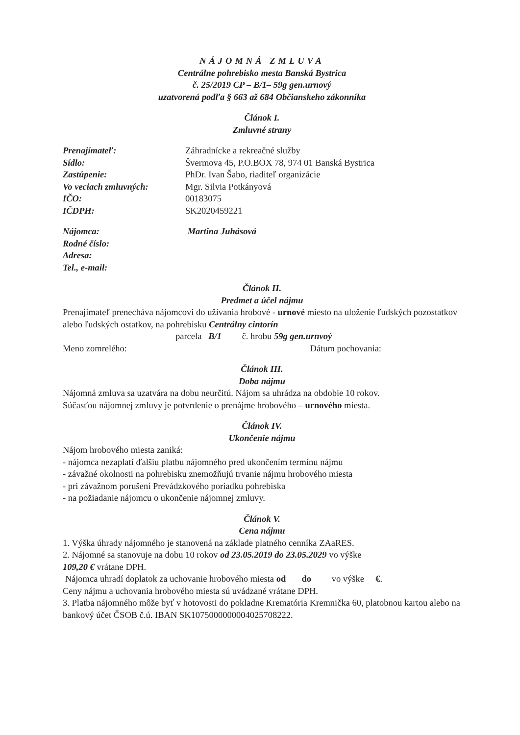NÁJOMNÁ ZMLUVA
Centrálne pohrebisko mesta Banská Bystrica
č. 25/2019 CP – B/1– 59g gen.urnový
uzatvorená podľa § 663 až 684 Občianskeho zákonníka
Článok I.
Zmluvné strany
| Prenajímateľ: | Záhradnícke a rekreačné služby |
| Sídlo: | Švermova 45, P.O.BOX 78, 974 01 Banská Bystrica |
| Zastúpenie: | PhDr. Ivan Šabo, riaditeľ organizácie |
| Vo veciach zmluvných: | Mgr. Silvia Potkányová |
| IČO: | 00183075 |
| IČDPH: | SK2020459221 |
| Nájomca: | Martina Juhásová |
| Rodné číslo: | |
| Adresa: | |
| Tel., e-mail: | |
Článok II.
Predmet a účel nájmu
Prenajímateľ prenecháva nájomcovi do užívania hrobové - urnové miesto na uloženie ľudských pozostatkov alebo ľudských ostatkov, na pohrebisku Centrálny cintorín
parcela B/1 č. hrobu 59g gen.urnvoý
Meno zomrelého: Dátum pochovania:
Článok III.
Doba nájmu
Nájomná zmluva sa uzatvára na dobu neurčitú. Nájom sa uhrádza na obdobie 10 rokov.
Súčasťou nájomnej zmluvy je potvrdenie o prenájme hrobového – urnového miesta.
Článok IV.
Ukončenie nájmu
Nájom hrobového miesta zaniká:
- nájomca nezaplatí ďalšiu platbu nájomného pred ukončením termínu nájmu
- závažné okolnosti na pohrebisku znemožňujú trvanie nájmu hrobového miesta
- pri závažnom porušení Prevádzkového poriadku pohrebiska
- na požiadanie nájomcu o ukončenie nájomnej zmluvy.
Článok V.
Cena nájmu
1. Výška úhrady nájomného je stanovená na základe platného cenníka ZAaRES.
2. Nájomné sa stanovuje na dobu 10 rokov od 23.05.2019 do 23.05.2029 vo výške
109,20 € vrátane DPH.
Nájomca uhradí doplatok za uchovanie hrobového miesta od do vo výške €.
Ceny nájmu a uchovania hrobového miesta sú uvádzané vrátane DPH.
3. Platba nájomného môže byť v hotovosti do pokladne Krematória Kremnička 60, platobnou kartou alebo na bankový účet ČSOB č.ú. IBAN SK1075000000004025708222.